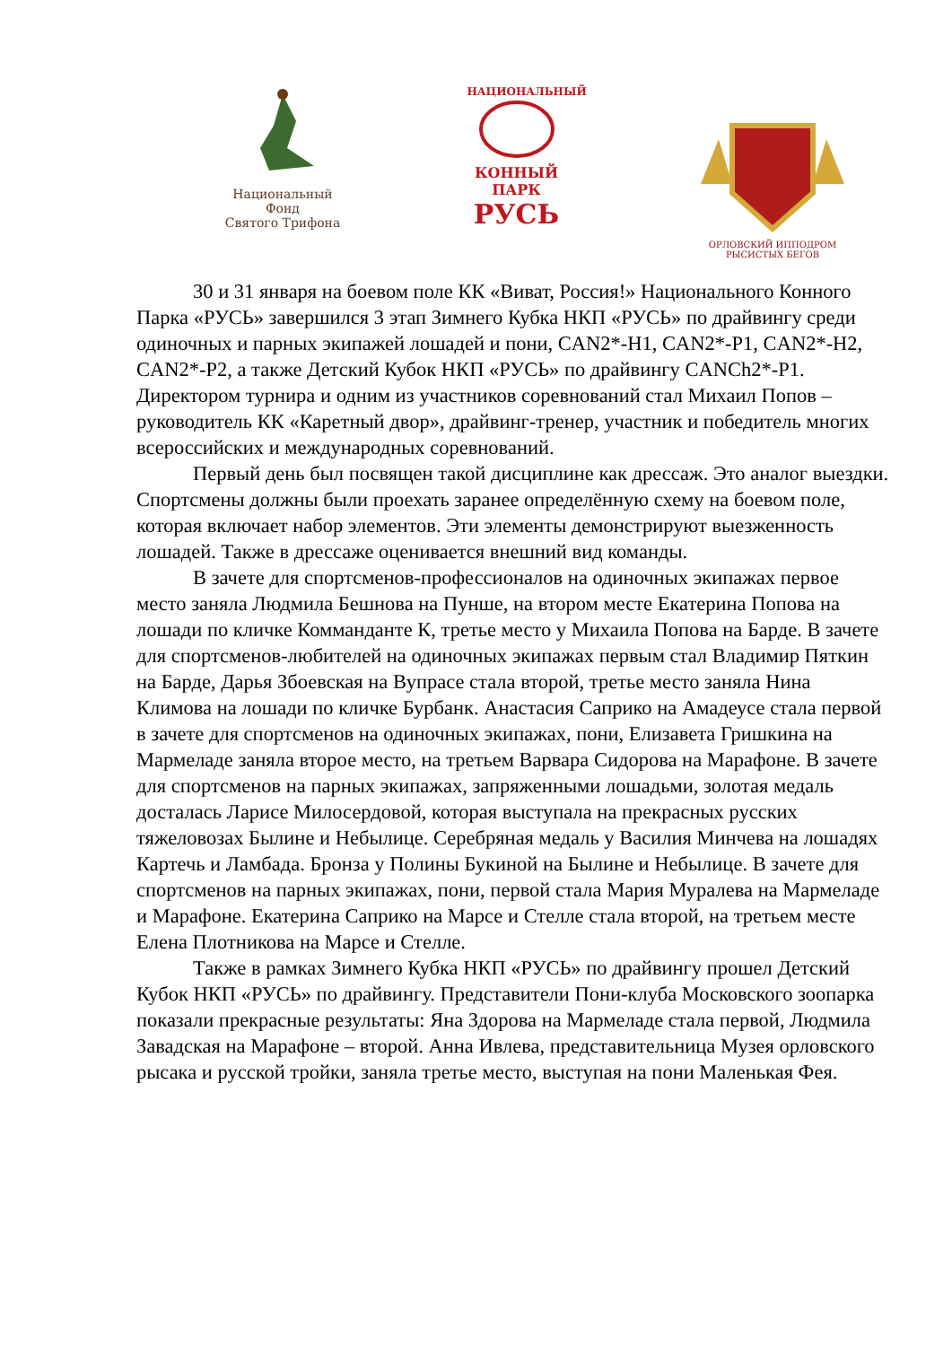Национальный Фонд
Святого Трифона
НАЦИОНАЛЬНЫЙ
КОННЫЙ
ПАРК
РУСЬ
ОРЛОВСКИЙ ИППОДРОМ РЫСИСТЫХ БЕГОВ
30 и 31 января на боевом поле КК «Виват, Россия!» Национального Конного Парка «РУСЬ» завершился 3 этап Зимнего Кубка НКП «РУСЬ» по драйвингу среди одиночных и парных экипажей лошадей и пони, CAN2*-H1, CAN2*-P1, CAN2*-H2, CAN2*-P2, а также Детский Кубок НКП «РУСЬ» по драйвингу CANCh2*-P1. Директором турнира и одним из участников соревнований стал Михаил Попов – руководитель КК «Каретный двор», драйвинг-тренер, участник и победитель многих всероссийских и международных соревнований.
Первый день был посвящен такой дисциплине как дрессаж. Это аналог выездки. Спортсмены должны были проехать заранее определённую схему на боевом поле, которая включает набор элементов. Эти элементы демонстрируют выезженность лошадей. Также в дрессаже оценивается внешний вид команды.
В зачете для спортсменов-профессионалов на одиночных экипажах первое место заняла Людмила Бешнова на Пунше, на втором месте Екатерина Попова на лошади по кличке Комманданте К, третье место у Михаила Попова на Барде. В зачете для спортсменов-любителей на одиночных экипажах первым стал Владимир Пяткин на Барде, Дарья Збоевская на Вупрасе стала второй, третье место заняла Нина Климова на лошади по кличке Бурбанк. Анастасия Саприко на Амадеусе стала первой в зачете для спортсменов на одиночных экипажах, пони, Елизавета Гришкина на Мармеладе заняла второе место, на третьем Варвара Сидорова на Марафоне. В зачете для спортсменов на парных экипажах, запряженными лошадьми, золотая медаль досталась Ларисе Милосердовой, которая выступала на прекрасных русских тяжеловозах Былине и Небылице. Серебряная медаль у Василия Минчева на лошадях Картечь и Ламбада. Бронза у Полины Букиной на Былине и Небылице. В зачете для спортсменов на парных экипажах, пони, первой стала Мария Муралева на Мармеладе и Марафоне. Екатерина Саприко на Марсе и Стелле стала второй, на третьем месте Елена Плотникова на Марсе и Стелле.
Также в рамках Зимнего Кубка НКП «РУСЬ» по драйвингу прошел Детский Кубок НКП «РУСЬ» по драйвингу. Представители Пони-клуба Московского зоопарка показали прекрасные результаты: Яна Здорова на Мармеладе стала первой, Людмила Завадская на Марафоне – второй. Анна Ивлева, представительница Музея орловского рысака и русской тройки, заняла третье место, выступая на пони Маленькая Фея.